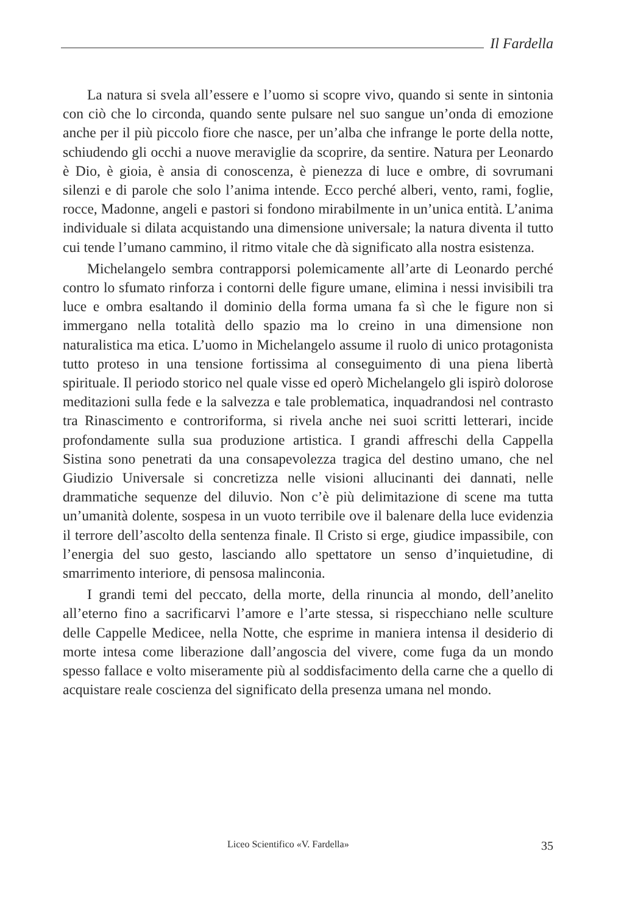Il Fardella
La natura si svela all’essere e l’uomo si scopre vivo, quando si sente in sintonia con ciò che lo circonda, quando sente pulsare nel suo sangue un’onda di emozione anche per il più piccolo fiore che nasce, per un’alba che infrange le porte della notte, schiudendo gli occhi a nuove meraviglie da scoprire, da sentire. Natura per Leonardo è Dio, è gioia, è ansia di conoscenza, è pienezza di luce e ombre, di sovrumani silenzi e di parole che solo l’anima intende. Ecco perché alberi, vento, rami, foglie, rocce, Madonne, angeli e pastori si fondono mirabilmente in un’unica entità. L’anima individuale si dilata acquistando una dimensione universale; la natura diventa il tutto cui tende l’umano cammino, il ritmo vitale che dà significato alla nostra esistenza.
Michelangelo sembra contrapporsi polemicamente all’arte di Leonardo perché contro lo sfumato rinforza i contorni delle figure umane, elimina i nessi invisibili tra luce e ombra esaltando il dominio della forma umana fa sì che le figure non si immergano nella totalità dello spazio ma lo creino in una dimensione non naturalistica ma etica. L’uomo in Michelangelo assume il ruolo di unico protagonista tutto proteso in una tensione fortissima al conseguimento di una piena libertà spirituale. Il periodo storico nel quale visse ed operò Michelangelo gli ispirò dolorose meditazioni sulla fede e la salvezza e tale problematica, inquadrandosi nel contrasto tra Rinascimento e controriforma, si rivela anche nei suoi scritti letterari, incide profondamente sulla sua produzione artistica. I grandi affreschi della Cappella Sistina sono penetrati da una consapevolezza tragica del destino umano, che nel Giudizio Universale si concretizza nelle visioni allucinanti dei dannati, nelle drammatiche sequenze del diluvio. Non c’è più delimitazione di scene ma tutta un’umanità dolente, sospesa in un vuoto terribile ove il balenare della luce evidenzia il terrore dell’ascolto della sentenza finale. Il Cristo si erge, giudice impassibile, con l’energia del suo gesto, lasciando allo spettatore un senso d’inquietudine, di smarrimento interiore, di pensosa malinconia.
I grandi temi del peccato, della morte, della rinuncia al mondo, dell’anelito all’eterno fino a sacrificarvi l’amore e l’arte stessa, si rispecchiano nelle sculture delle Cappelle Medicee, nella Notte, che esprime in maniera intensa il desiderio di morte intesa come liberazione dall’angoscia del vivere, come fuga da un mondo spesso fallace e volto miseramente più al soddisfacimento della carne che a quello di acquistare reale coscienza del significato della presenza umana nel mondo.
Liceo Scientifico «V. Fardella» 35